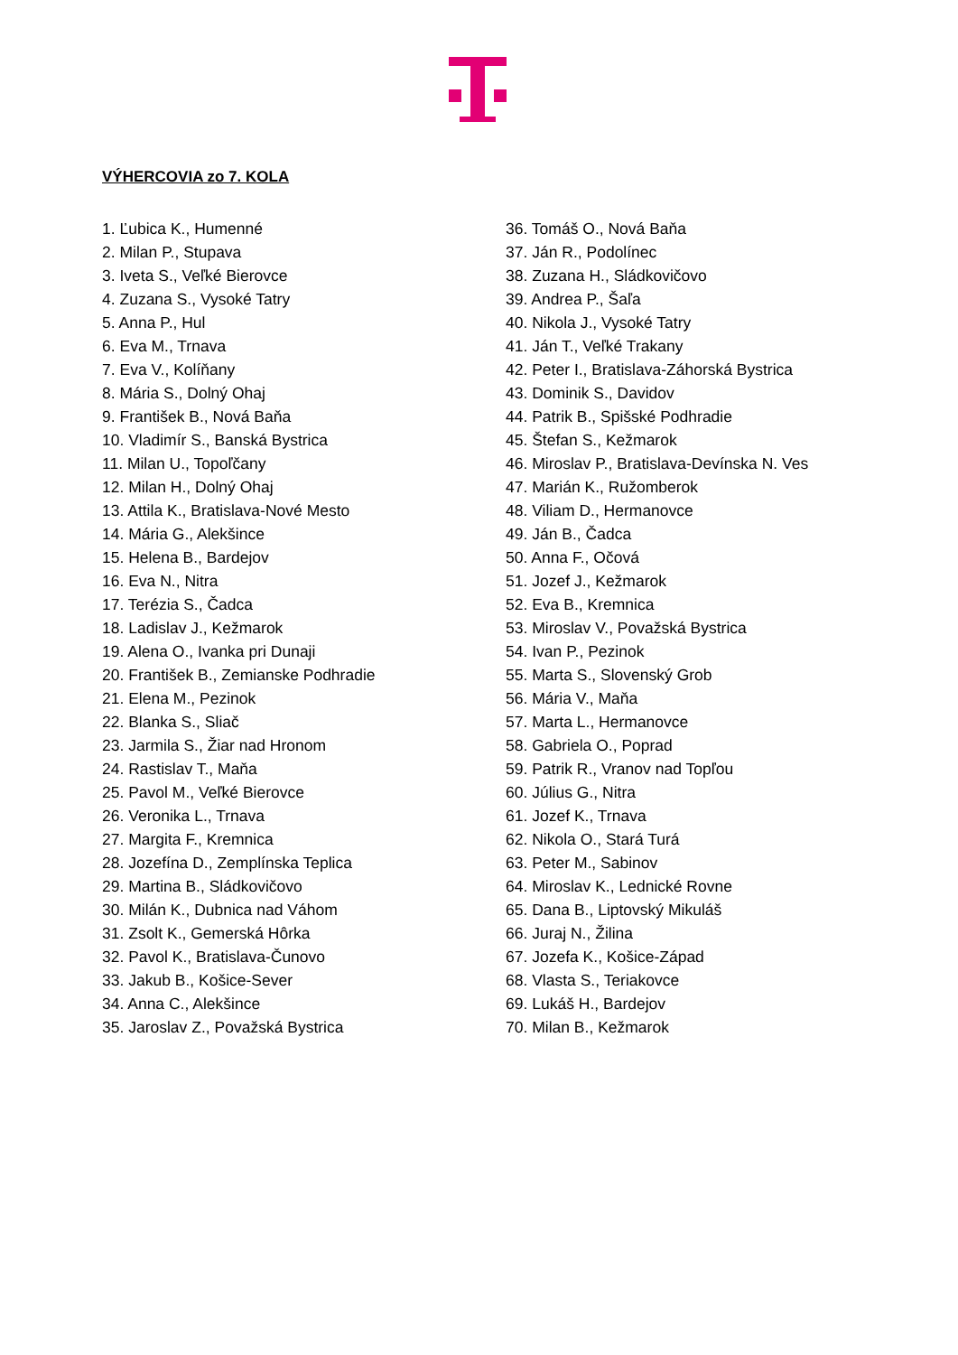VÝHERCOVIA zo 7. KOLA
1. Ľubica K., Humenné
2. Milan P., Stupava
3. Iveta S., Veľké Bierovce
4. Zuzana S., Vysoké Tatry
5. Anna P., Hul
6. Eva M., Trnava
7. Eva V., Kolíňany
8. Mária S., Dolný Ohaj
9. František B., Nová Baňa
10. Vladimír S., Banská Bystrica
11. Milan U., Topoľčany
12. Milan H., Dolný Ohaj
13. Attila K., Bratislava-Nové Mesto
14. Mária G., Alekšince
15. Helena B., Bardejov
16. Eva N., Nitra
17. Terézia S., Čadca
18. Ladislav J., Kežmarok
19. Alena O., Ivanka pri Dunaji
20. František B., Zemianske Podhradie
21. Elena M., Pezinok
22. Blanka S., Sliač
23. Jarmila S., Žiar nad Hronom
24. Rastislav T., Maňa
25. Pavol M., Veľké Bierovce
26. Veronika L., Trnava
27. Margita F., Kremnica
28. Jozefína D., Zemplínska Teplica
29. Martina B., Sládkovičovo
30. Milán K., Dubnica nad Váhom
31. Zsolt K., Gemerská Hôrka
32. Pavol K., Bratislava-Čunovo
33. Jakub B., Košice-Sever
34. Anna C., Alekšince
35. Jaroslav Z., Považská Bystrica
36. Tomáš O., Nová Baňa
37. Ján R., Podolínec
38. Zuzana H., Sládkovičovo
39. Andrea P., Šaľa
40. Nikola J., Vysoké Tatry
41. Ján T., Veľké Trakany
42. Peter I., Bratislava-Záhorská Bystrica
43. Dominik S., Davidov
44. Patrik B., Spišské Podhradie
45. Štefan S., Kežmarok
46. Miroslav P., Bratislava-Devínska N. Ves
47. Marián K., Ružomberok
48. Viliam D., Hermanovce
49. Ján B., Čadca
50. Anna F., Očová
51. Jozef J., Kežmarok
52. Eva B., Kremnica
53. Miroslav V., Považská Bystrica
54. Ivan P., Pezinok
55. Marta S., Slovenský Grob
56. Mária V., Maňa
57. Marta L., Hermanovce
58. Gabriela O., Poprad
59. Patrik R., Vranov nad Topľou
60. Július G., Nitra
61. Jozef K., Trnava
62. Nikola O., Stará Turá
63. Peter M., Sabinov
64. Miroslav K., Lednické Rovne
65. Dana B., Liptovský Mikuláš
66. Juraj N., Žilina
67. Jozefa K., Košice-Západ
68. Vlasta S., Teriakovce
69. Lukáš H., Bardejov
70. Milan B., Kežmarok